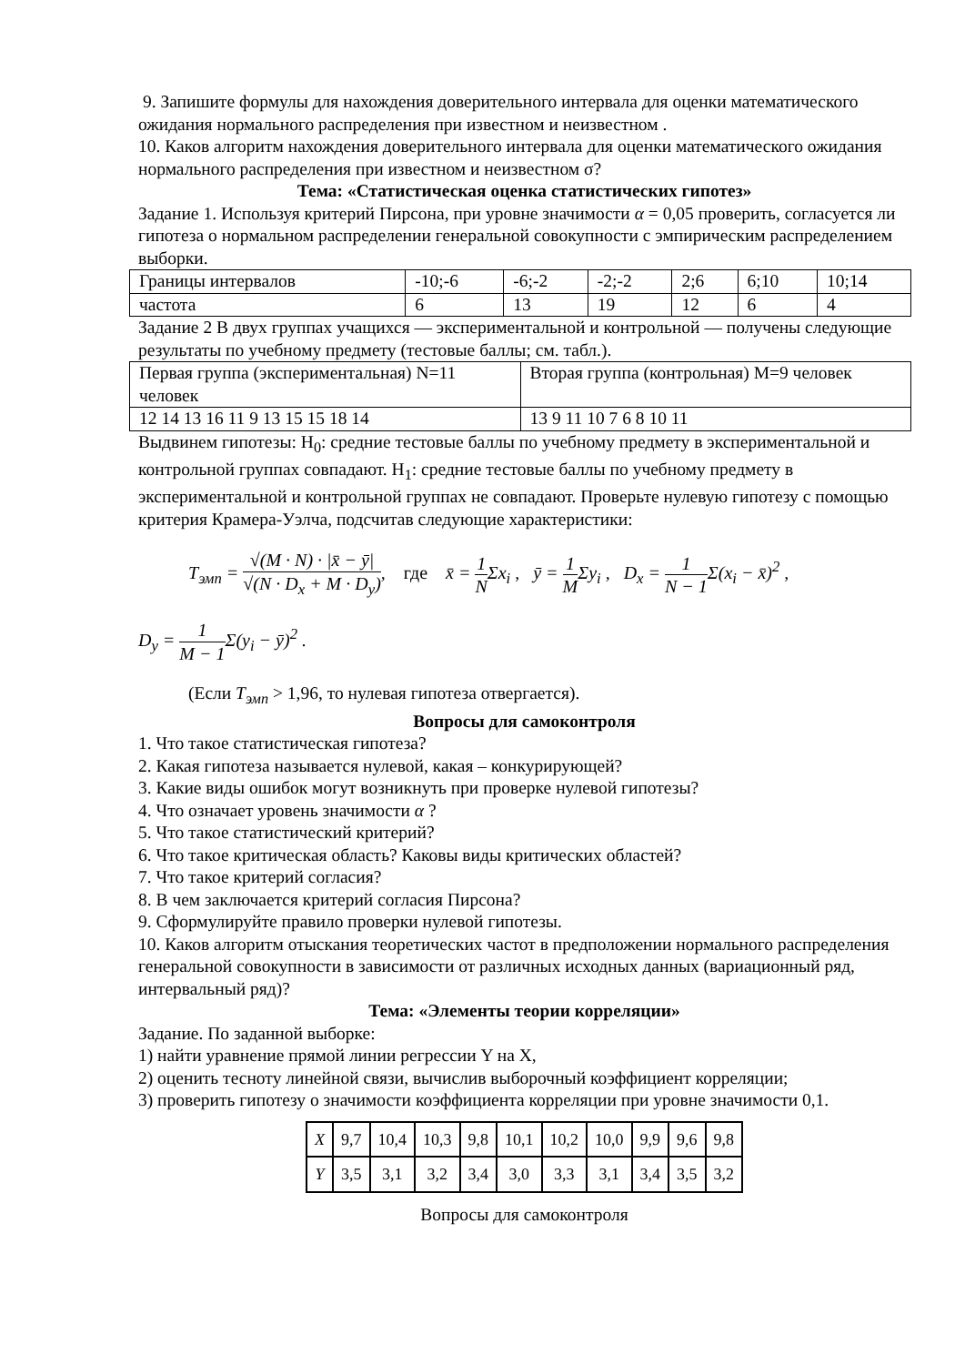9. Запишите формулы для нахождения доверительного интервала для оценки математического ожидания нормального распределения при известном и неизвестном .
10. Каков алгоритм нахождения доверительного интервала для оценки математического ожидания нормального распределения при известном и неизвестном σ?
Тема: «Статистическая оценка статистических гипотез»
Задание 1. Используя критерий Пирсона, при уровне значимости α = 0,05 проверить, согласуется ли гипотеза о нормальном распределении генеральной совокупности с эмпирическим распределением выборки.
| Границы интервалов | -10;-6 | -6;-2 | -2;-2 | 2;6 | 6;10 | 10;14 |
| частота | 6 | 13 | 19 | 12 | 6 | 4 |
Задание 2 В двух группах учащихся — экспериментальной и контрольной — получены следующие результаты по учебному предмету (тестовые баллы; см. табл.).
| Первая группа (экспериментальная) N=11 человек | Вторая группа (контрольная) M=9 человек |
| 12 14 13 16 11 9 13 15 15 18 14 | 13 9 11 10 7 6 8 10 11 |
Выдвинем гипотезы: H<sub>0</sub>: средние тестовые баллы по учебному предмету в экспериментальной и контрольной группах совпадают. H<sub>1</sub>: средние тестовые баллы по учебному предмету в экспериментальной и контрольной группах не совпадают. Проверьте нулевую гипотезу с помощью критерия Крамера-Уэлча, подсчитав следующие характеристики:
T<sub>эмп</sub> = √(M · N) · |x̄ − ȳ| √(N · D<sub>x</sub> + M · D<sub>y</sub>), где x̄ = 1 NΣx<sub>i</sub> , ȳ = 1 MΣy<sub>i</sub> , D<sub>x</sub> = 1 N − 1 Σ(x<sub>i</sub> − x̄)<sup>2</sup> ,
D<sub>y</sub> = 1 M − 1 Σ(y<sub>i</sub> − ȳ)<sup>2</sup> .
(Если T<sub>эмп</sub> > 1,96, то нулевая гипотеза отвергается).
Вопросы для самоконтроля
1. Что такое статистическая гипотеза?
2. Какая гипотеза называется нулевой, какая – конкурирующей?
3. Какие виды ошибок могут возникнуть при проверке нулевой гипотезы?
4. Что означает уровень значимости α ?
5. Что такое статистический критерий?
6. Что такое критическая область? Каковы виды критических областей?
7. Что такое критерий согласия?
8. В чем заключается критерий согласия Пирсона?
9. Сформулируйте правило проверки нулевой гипотезы.
10. Каков алгоритм отыскания теоретических частот в предположении нормального распределения генеральной совокупности в зависимости от различных исходных данных (вариационный ряд, интервальный ряд)?
Тема: «Элементы теории корреляции»
Задание. По заданной выборке:
1) найти уравнение прямой линии регрессии Y на X,
2) оценить тесноту линейной связи, вычислив выборочный коэффициент корреляции;
3) проверить гипотезу о значимости коэффициента корреляции при уровне значимости 0,1.
| X | 9,7 | 10,4 | 10,3 | 9,8 | 10,1 | 10,2 | 10,0 | 9,9 | 9,6 | 9,8 |
| Y | 3,5 | 3,1 | 3,2 | 3,4 | 3,0 | 3,3 | 3,1 | 3,4 | 3,5 | 3,2 |
Вопросы для самоконтроля